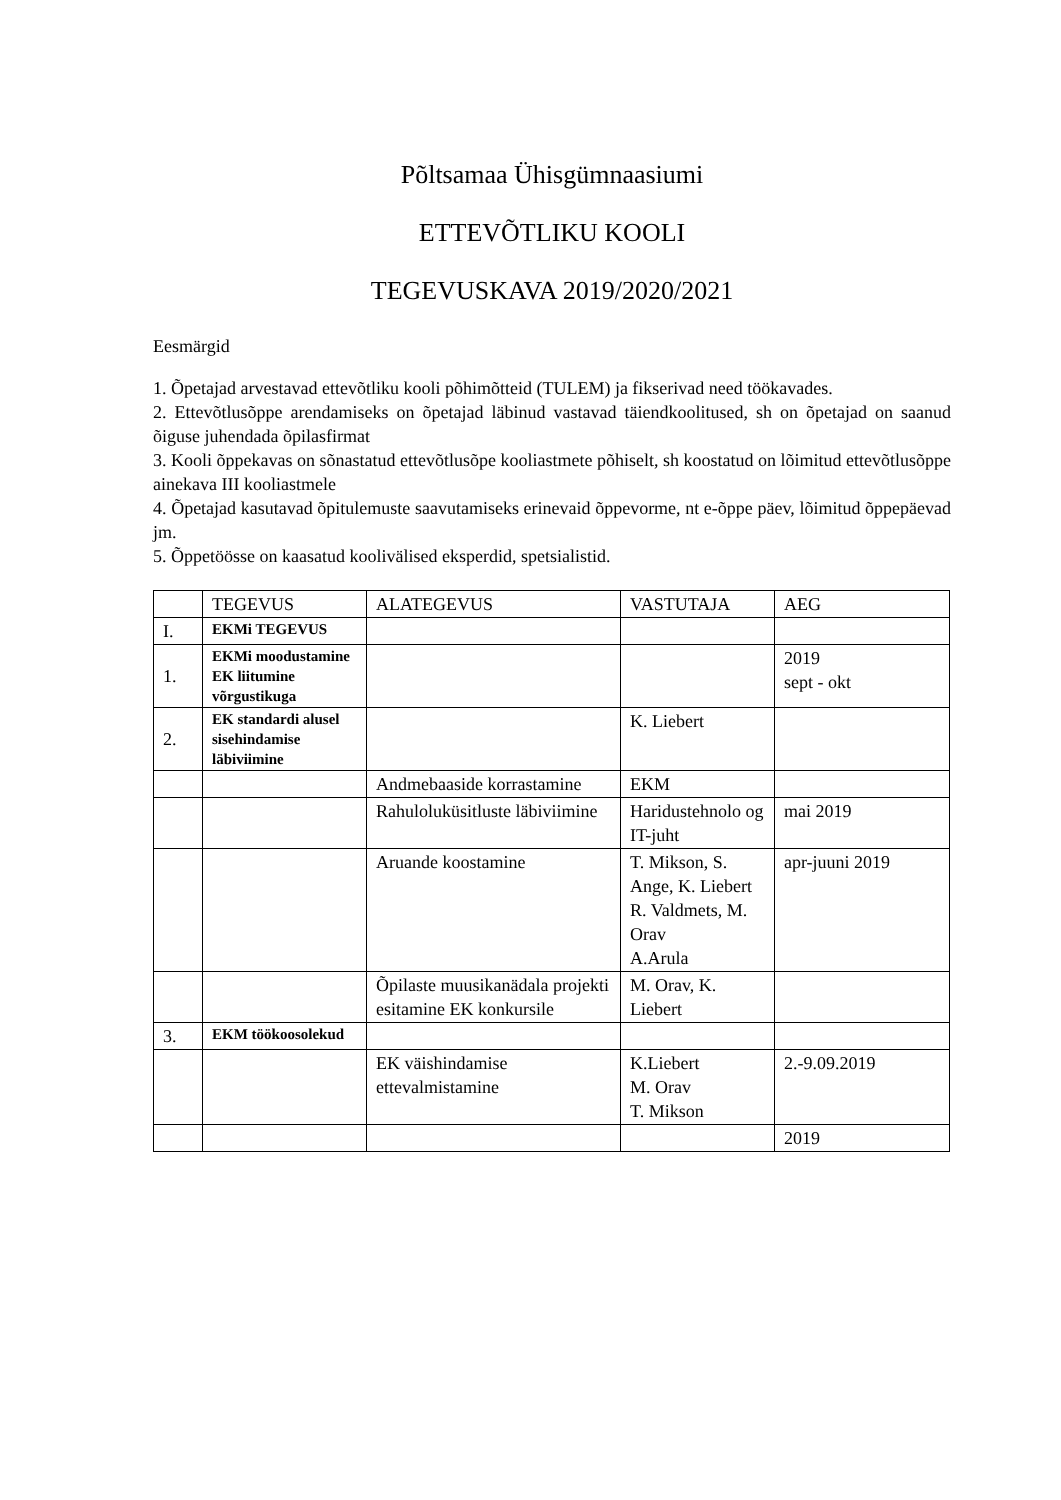Põltsamaa Ühisgümnaasiumi
ETTEVÕTLIKU KOOLI
TEGEVUSKAVA 2019/2020/2021
Eesmärgid
1. Õpetajad arvestavad ettevõtliku kooli põhimõtteid (TULEM) ja fikserivad need töökavades.
2. Ettevõtlusõppe arendamiseks on õpetajad läbinud vastavad täiendkoolitused, sh on õpetajad on saanud õiguse juhendada õpilasfirmat
3. Kooli õppekavas on sõnastatud ettevõtlusõpe kooliastmete põhiselt, sh koostatud on lõimitud ettevõtlusõppe ainekava III kooliastmele
4. Õpetajad kasutavad õpitulemuste saavutamiseks erinevaid õppevorme, nt e-õppe päev, lõimitud õppepäevad jm.
5. Õppetöösse on kaasatud koolivälised eksperdid, spetsialistid.
| | TEGEVUS | ALATEGEVUS | VASTUTAJA | AEG |
| I. | EKMi TEGEVUS | | | |
| 1. | EKMi moodustamine EK liitumine võrgustikuga | | | 2019 sept - okt |
| 2. | EK standardi alusel sisehindamise läbiviimine | | K. Liebert | |
| | | Andmebaaside korrastamine | EKM | |
| | | Rahuloluküsitluste läbiviimine | Haridustehnolo og IT-juht | mai 2019 |
| | | Aruande koostamine | T. Mikson, S. Ange, K. Liebert R. Valdmets, M. Orav A.Arula | apr-juuni 2019 |
| | | Õpilaste muusikanädala projekti esitamine EK konkursile | M. Orav, K. Liebert | |
| 3. | EKM töökoosolekud | | | |
| | | EK väishindamise ettevalmistamine | K.Liebert M. Orav T. Mikson | 2.-9.09.2019 |
| | | | | 2019 |